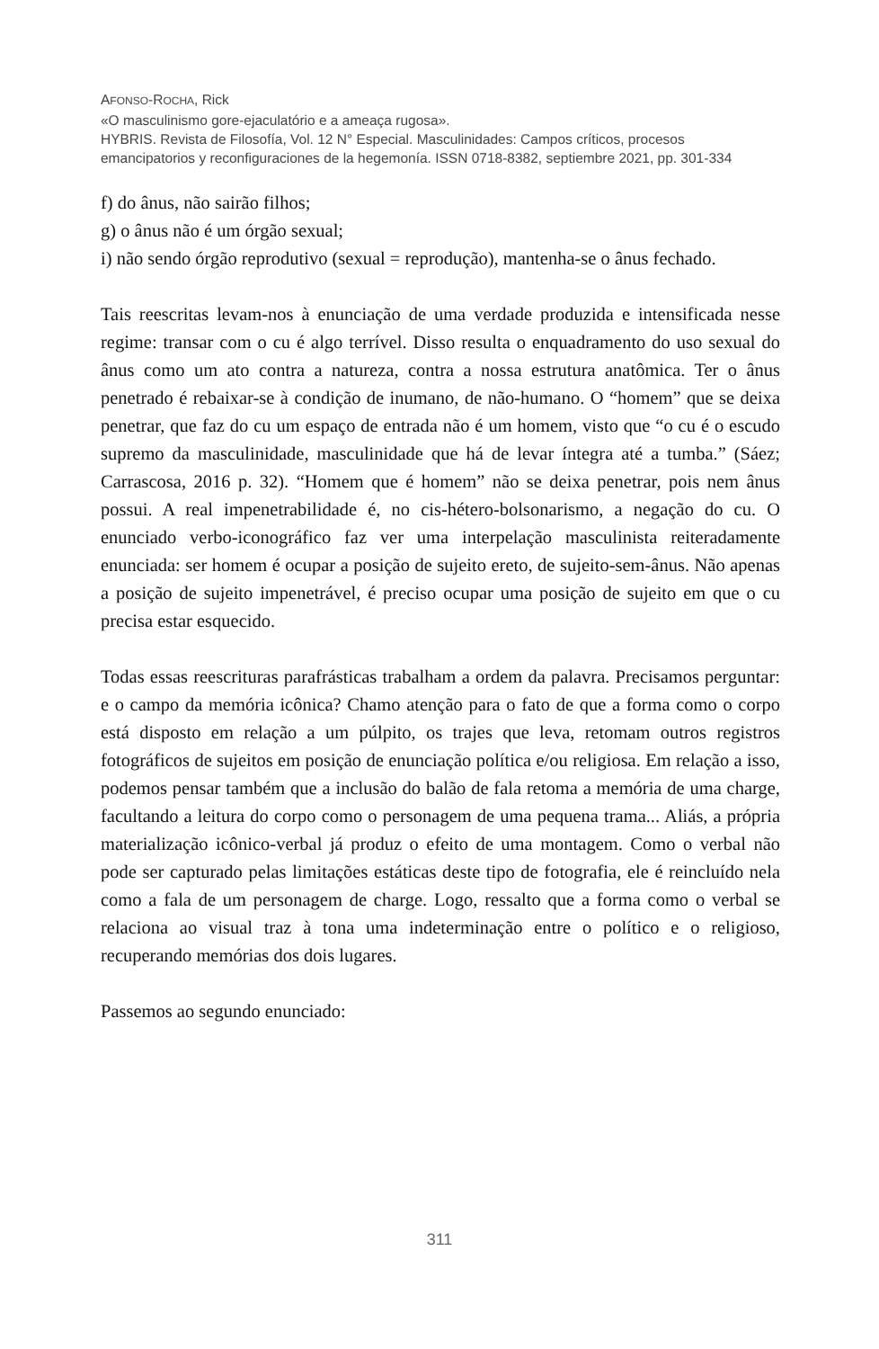AFONSO-ROCHA, Rick
«O masculinismo gore-ejaculatório e a ameaça rugosa».
HYBRIS. Revista de Filosofía, Vol. 12 N° Especial. Masculinidades: Campos críticos, procesos emancipatorios y reconfiguraciones de la hegemonía. ISSN 0718-8382, septiembre 2021, pp. 301-334
f) do ânus, não sairão filhos;
g) o ânus não é um órgão sexual;
i) não sendo órgão reprodutivo (sexual = reprodução), mantenha-se o ânus fechado.
Tais reescritas levam-nos à enunciação de uma verdade produzida e intensificada nesse regime: transar com o cu é algo terrível. Disso resulta o enquadramento do uso sexual do ânus como um ato contra a natureza, contra a nossa estrutura anatômica. Ter o ânus penetrado é rebaixar-se à condição de inumano, de não-humano. O “homem” que se deixa penetrar, que faz do cu um espaço de entrada não é um homem, visto que “o cu é o escudo supremo da masculinidade, masculinidade que há de levar íntegra até a tumba.” (Sáez; Carrascosa, 2016 p. 32). “Homem que é homem” não se deixa penetrar, pois nem ânus possui. A real impenetrabilidade é, no cis-hétero-bolsonarismo, a negação do cu. O enunciado verbo-iconográfico faz ver uma interpelação masculinista reiteradamente enunciada: ser homem é ocupar a posição de sujeito ereto, de sujeito-sem-ânus. Não apenas a posição de sujeito impenetrável, é preciso ocupar uma posição de sujeito em que o cu precisa estar esquecido.
Todas essas reescrituras parafrásticas trabalham a ordem da palavra. Precisamos perguntar: e o campo da memória icônica? Chamo atenção para o fato de que a forma como o corpo está disposto em relação a um púlpito, os trajes que leva, retomam outros registros fotográficos de sujeitos em posição de enunciação política e/ou religiosa. Em relação a isso, podemos pensar também que a inclusão do balão de fala retoma a memória de uma charge, facultando a leitura do corpo como o personagem de uma pequena trama... Aliás, a própria materialização icônico-verbal já produz o efeito de uma montagem. Como o verbal não pode ser capturado pelas limitações estáticas deste tipo de fotografia, ele é reincluído nela como a fala de um personagem de charge. Logo, ressalto que a forma como o verbal se relaciona ao visual traz à tona uma indeterminação entre o político e o religioso, recuperando memórias dos dois lugares.
Passemos ao segundo enunciado:
311